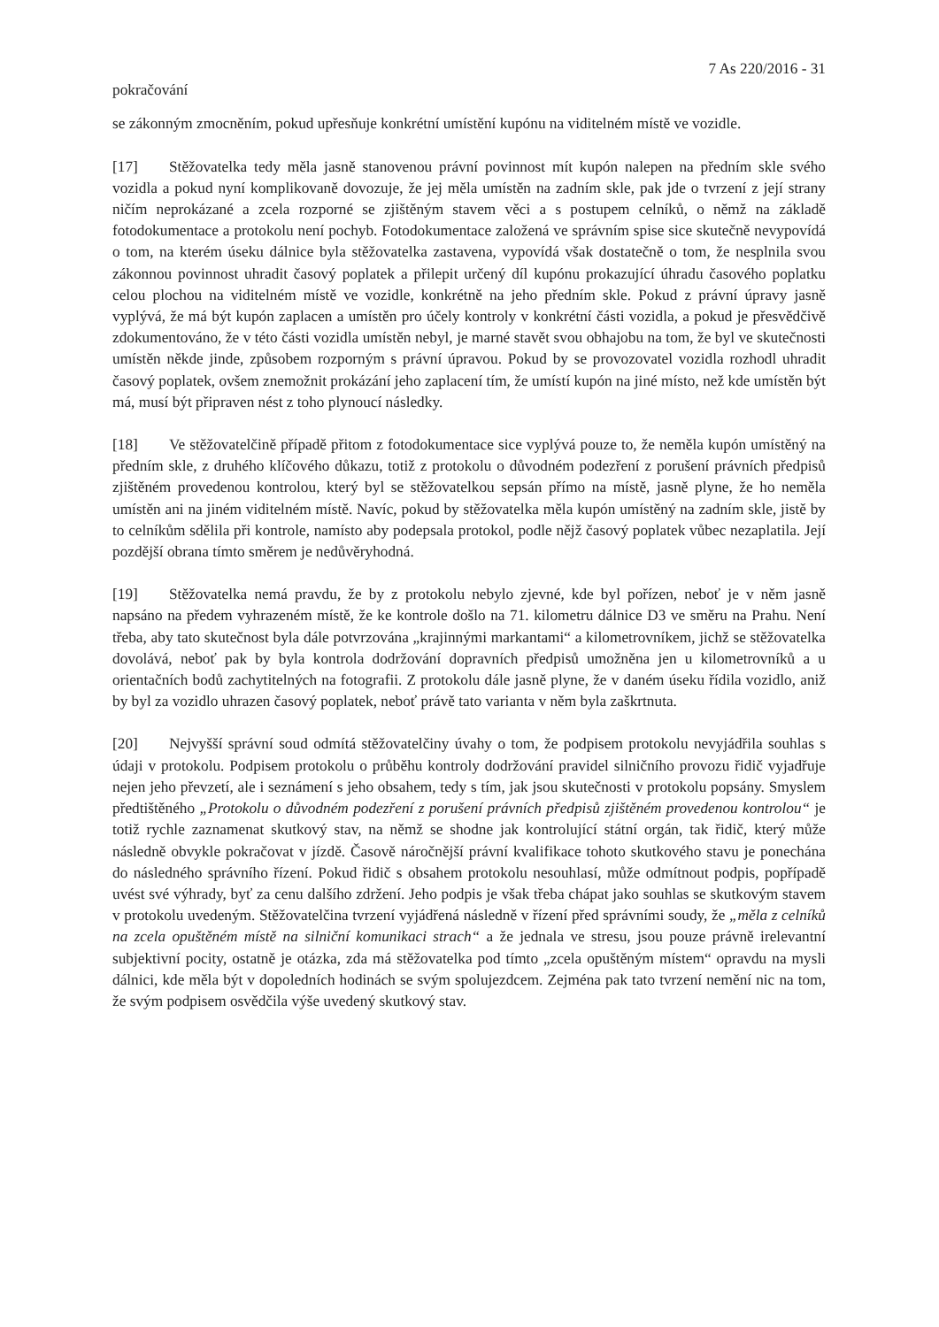7 As 220/2016 - 31
pokračování
se zákonným zmocněním, pokud upřesňuje konkrétní umístění kupónu na viditelném místě ve vozidle.
[17] Stěžovatelka tedy měla jasně stanovenou právní povinnost mít kupón nalepen na předním skle svého vozidla a pokud nyní komplikovaně dovozuje, že jej měla umístěn na zadním skle, pak jde o tvrzení z její strany ničím neprokázané a zcela rozporné se zjištěným stavem věci a s postupem celníků, o němž na základě fotodokumentace a protokolu není pochyb. Fotodokumentace založená ve správním spise sice skutečně nevypovídá o tom, na kterém úseku dálnice byla stěžovatelka zastavena, vypovídá však dostatečně o tom, že nesplnila svou zákonnou povinnost uhradit časový poplatek a přilepit určený díl kupónu prokazující úhradu časového poplatku celou plochou na viditelném místě ve vozidle, konkrétně na jeho předním skle. Pokud z právní úpravy jasně vyplývá, že má být kupón zaplacen a umístěn pro účely kontroly v konkrétní části vozidla, a pokud je přesvědčivě zdokumentováno, že v této části vozidla umístěn nebyl, je marné stavět svou obhajobu na tom, že byl ve skutečnosti umístěn někde jinde, způsobem rozporným s právní úpravou. Pokud by se provozovatel vozidla rozhodl uhradit časový poplatek, ovšem znemožnit prokázání jeho zaplacení tím, že umístí kupón na jiné místo, než kde umístěn být má, musí být připraven nést z toho plynoucí následky.
[18] Ve stěžovatelčině případě přitom z fotodokumentace sice vyplývá pouze to, že neměla kupón umístěný na předním skle, z druhého klíčového důkazu, totiž z protokolu o důvodném podezření z porušení právních předpisů zjištěném provedenou kontrolou, který byl se stěžovatelkou sepsán přímo na místě, jasně plyne, že ho neměla umístěn ani na jiném viditelném místě. Navíc, pokud by stěžovatelka měla kupón umístěný na zadním skle, jistě by to celníkům sdělila při kontrole, namísto aby podepsala protokol, podle nějž časový poplatek vůbec nezaplatila. Její pozdější obrana tímto směrem je nedůvěryhodná.
[19] Stěžovatelka nemá pravdu, že by z protokolu nebylo zjevné, kde byl pořízen, neboť je v něm jasně napsáno na předem vyhrazeném místě, že ke kontrole došlo na 71. kilometru dálnice D3 ve směru na Prahu. Není třeba, aby tato skutečnost byla dále potvrzována „krajinnými markantami“ a kilometrovníkem, jichž se stěžovatelka dovolává, neboť pak by byla kontrola dodržování dopravních předpisů umožněna jen u kilometrovníků a u orientačních bodů zachytitelných na fotografii. Z protokolu dále jasně plyne, že v daném úseku řídila vozidlo, aniž by byl za vozidlo uhrazen časový poplatek, neboť právě tato varianta v něm byla zaškrtnuta.
[20] Nejvyšší správní soud odmítá stěžovatelčiny úvahy o tom, že podpisem protokolu nevyjádřila souhlas s údaji v protokolu. Podpisem protokolu o průběhu kontroly dodržování pravidel silničního provozu řidič vyjadřuje nejen jeho převzetí, ale i seznámení s jeho obsahem, tedy s tím, jak jsou skutečnosti v protokolu popsány. Smyslem předtištěného „Protokolu o důvodném podezření z porušení právních předpisů zjištěném provedenou kontrolou“ je totiž rychle zaznamenat skutkový stav, na němž se shodne jak kontrolující státní orgán, tak řidič, který může následně obvykle pokračovat v jízdě. Časově náročnější právní kvalifikace tohoto skutkového stavu je ponechána do následného správního řízení. Pokud řidič s obsahem protokolu nesouhlasí, může odmítnout podpis, popřípadě uvést své výhrady, byť za cenu dalšího zdržení. Jeho podpis je však třeba chápat jako souhlas se skutkovým stavem v protokolu uvedeným. Stěžovatelčina tvrzení vyjádřená následně v řízení před správními soudy, že „měla z celníků na zcela opuštěném místě na silniční komunikaci strach“ a že jednala ve stresu, jsou pouze právně irelevantní subjektivní pocity, ostatně je otázka, zda má stěžovatelka pod tímto „zcela opuštěným místem“ opravdu na mysli dálnici, kde měla být v dopoledních hodinách se svým spolujezdcem. Zejména pak tato tvrzení nemění nic na tom, že svým podpisem osvědčila výše uvedený skutkový stav.